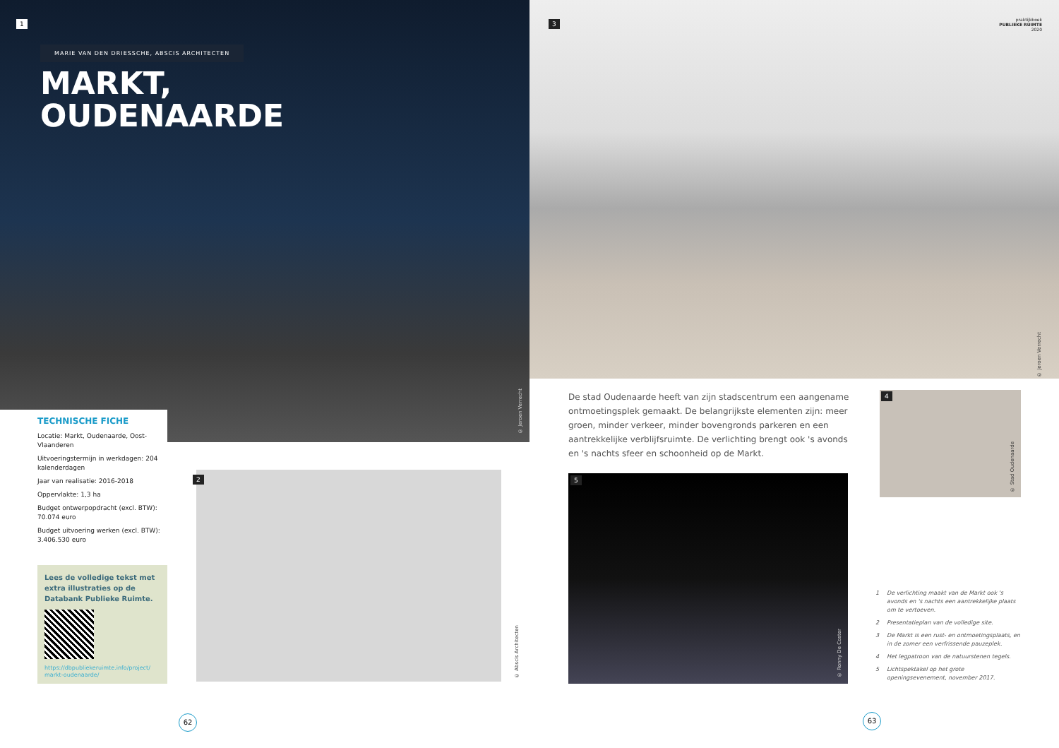1
MARIE VAN DEN DRIESSCHE, ABSCIS ARCHITECTEN
MARKT,
OUDENAARDE
© Jeroen Verrecht
TECHNISCHE FICHE
Locatie: Markt, Oudenaarde, Oost-Vlaanderen
Uitvoeringstermijn in werkdagen: 204 kalenderdagen
Jaar van realisatie: 2016-2018
Oppervlakte: 1,3 ha
Budget ontwerpopdracht (excl. BTW): 70.074 euro
Budget uitvoering werken (excl. BTW): 3.406.530 euro
Lees de volledige tekst met extra illustraties op de Databank Publieke Ruimte.
https://dbpubliekeruimte.info/project/ markt-oudenaarde/
2
© Abscis Architecten
62
3
praktijkboek
PUBLIEKE RUIMTE
2020
© Jeroen Verrecht
De stad Oudenaarde heeft van zijn stadscentrum een aangename ontmoetingsplek gemaakt. De belangrijkste elementen zijn: meer groen, minder verkeer, minder bovengronds parkeren en een aantrekkelijke verblijfsruimte. De verlichting brengt ook 's avonds en 's nachts sfeer en schoonheid op de Markt.
4
© Stad Oudenaarde
5
© Ronny De Coster
1 De verlichting maakt van de Markt ook 's avonds en 's nachts een aantrekkelijke plaats om te vertoeven.
2 Presentatieplan van de volledige site.
3 De Markt is een rust- en ontmoetingsplaats, en in de zomer een verfrissende pauzeplek.
4 Het legpatroon van de natuurstenen tegels.
5 Lichtspektakel op het grote openingsevenement, november 2017.
63